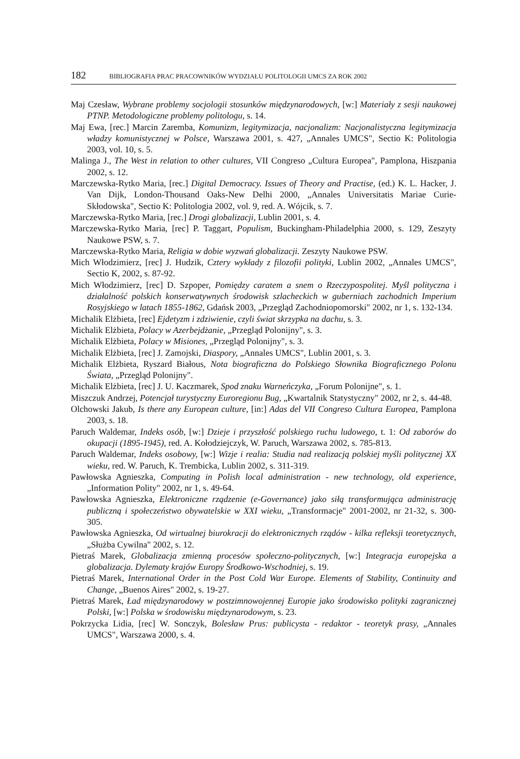182 BIBLIOGRAFIA PRAC PRACOWNIKÓW WYDZIAŁU POLITOLOGII UMCS ZA ROK 2002
Maj Czesław, Wybrane problemy socjologii stosunków międzynarodowych, [w:] Materiały z sesji naukowej PTNP. Metodologiczne problemy politologu, s. 14.
Maj Ewa, [rec.] Marcin Zaremba, Komunizm, legitymizacja, nacjonalizm: Nacjonalistyczna legitymizacja władzy komunistycznej w Polsce, Warszawa 2001, s. 427, „Annales UMCS", Sectio K: Politologia 2003, vol. 10, s. 5.
Malinga J., The West in relation to other cultures, VII Congreso „Cultura Europea", Pamplona, Hiszpania 2002, s. 12.
Marczewska-Rytko Maria, [rec.] Digital Democracy. Issues of Theory and Practise, (ed.) K. L. Hacker, J. Van Dijk, London-Thousand Oaks-New Delhi 2000, „Annales Universitatis Mariae Curie-Skłodowska", Sectio K: Politologia 2002, vol. 9, red. A. Wójcik, s. 7.
Marczewska-Rytko Maria, [rec.] Drogi globalizacji, Lublin 2001, s. 4.
Marczewska-Rytko Maria, [rec] P. Taggart, Populism, Buckingham-Philadelphia 2000, s. 129, Zeszyty Naukowe PSW, s. 7.
Marczewska-Rytko Maria, Religia w dobie wyzwań globalizacji. Zeszyty Naukowe PSW.
Mich Włodzimierz, [rec] J. Hudzik, Cztery wykłady z filozofii polityki, Lublin 2002, „Annales UMCS", Sectio K, 2002, s. 87-92.
Mich Włodzimierz, [rec] D. Szpoper, Pomiędzy caratem a snem o Rzeczypospolitej. Myśl polityczna i działalność polskich konserwatywnych środowisk szlacheckich w guberniach zachodnich Imperium Rosyjskiego w latach 1855-1862, Gdańsk 2003, „Przegląd Zachodniopomorski" 2002, nr 1, s. 132-134.
Michalik Elżbieta, [rec] Ejdetyzm i zdziwienie, czyli świat skrzypka na dachu, s. 3.
Michalik Elżbieta, Polacy w Azerbejdżanie, „Przegląd Polonijny", s. 3.
Michalik Elżbieta, Polacy w Misiones, „Przegląd Polonijny", s. 3.
Michalik Elżbieta, [rec] J. Zamojski, Diaspory, „Annales UMCS", Lublin 2001, s. 3.
Michalik Elżbieta, Ryszard Białous, Nota biograficzna do Polskiego Słownika Biograficznego Polonu Świata, „Przegląd Polonijny".
Michalik Elżbieta, [rec] J. U. Kaczmarek, Spod znaku Warneńczyka, „Forum Polonijne", s. 1.
Miszczuk Andrzej, Potencjał turystyczny Euroregionu Bug, „Kwartalnik Statystyczny" 2002, nr 2, s. 44-48.
Olchowski Jakub, Is there any European culture, [in:] Adas del VII Congreso Cultura Europea, Pamplona 2003, s. 18.
Paruch Waldemar, Indeks osób, [w:] Dzieje i przyszłość polskiego ruchu ludowego, t. 1: Od zaborów do okupacji (1895-1945), red. A. Kołodziejczyk, W. Paruch, Warszawa 2002, s. 785-813.
Paruch Waldemar, Indeks osobowy, [w:] Wizje i realia: Studia nad realizacją polskiej myśli politycznej XX wieku, red. W. Paruch, K. Trembicka, Lublin 2002, s. 311-319.
Pawłowska Agnieszka, Computing in Polish local administration - new technology, old experience, „Information Polity" 2002, nr 1, s. 49-64.
Pawłowska Agnieszka, Elektroniczne rządzenie (e-Governance) jako siłą transformująca administrację publiczną i społeczeństwo obywatelskie w XXI wieku, „Transformacje" 2001-2002, nr 21-32, s. 300-305.
Pawłowska Agnieszka, Od wirtualnej biurokracji do elektronicznych rządów - kilka refleksji teoretycznych, „Służba Cywilna" 2002, s. 12.
Pietraś Marek, Globalizacja zmienną procesów społeczno-politycznych, [w:] Integracja europejska a globalizacja. Dylematy krajów Europy Środkowo-Wschodniej, s. 19.
Pietraś Marek, International Order in the Post Cold War Europe. Elements of Stability, Continuity and Change, „Buenos Aires" 2002, s. 19-27.
Pietraś Marek, Ład międzynarodowy w postzimnowojennej Europie jako środowisko polityki zagranicznej Polski, [w:] Polska w środowisku międzynarodowym, s. 23.
Pokrzycka Lidia, [rec] W. Sonczyk, Bolesław Prus: publicysta - redaktor - teoretyk prasy, „Annales UMCS", Warszawa 2000, s. 4.